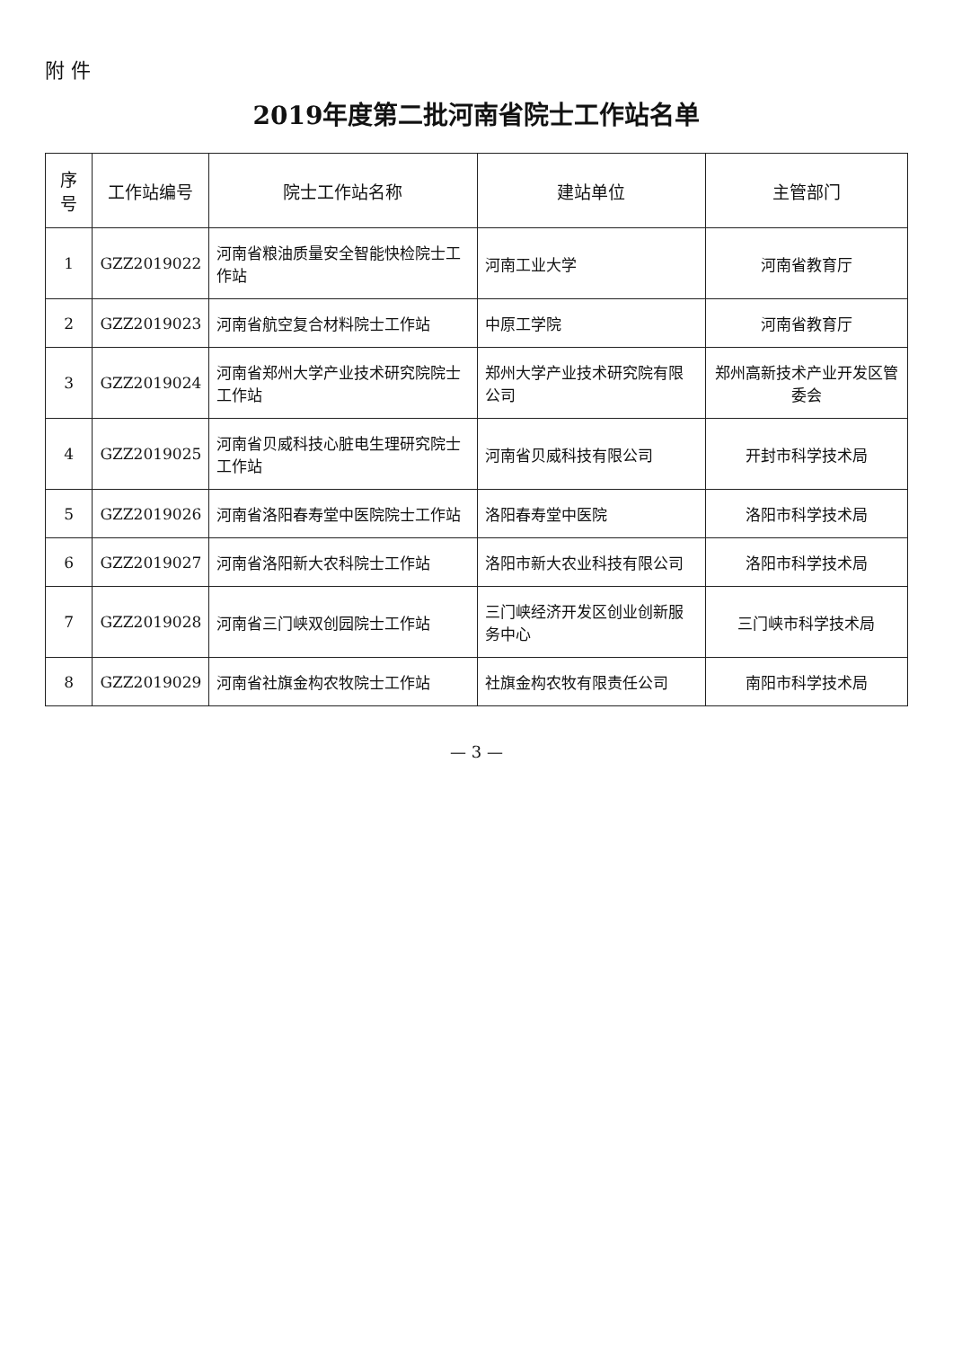附 件
2019年度第二批河南省院士工作站名单
| 序号 | 工作站编号 | 院士工作站名称 | 建站单位 | 主管部门 |
| --- | --- | --- | --- | --- |
| 1 | GZZ2019022 | 河南省粮油质量安全智能快检院士工作站 | 河南工业大学 | 河南省教育厅 |
| 2 | GZZ2019023 | 河南省航空复合材料院士工作站 | 中原工学院 | 河南省教育厅 |
| 3 | GZZ2019024 | 河南省郑州大学产业技术研究院院士工作站 | 郑州大学产业技术研究院有限公司 | 郑州高新技术产业开发区管委会 |
| 4 | GZZ2019025 | 河南省贝威科技心脏电生理研究院士工作站 | 河南省贝威科技有限公司 | 开封市科学技术局 |
| 5 | GZZ2019026 | 河南省洛阳春寿堂中医院院士工作站 | 洛阳春寿堂中医院 | 洛阳市科学技术局 |
| 6 | GZZ2019027 | 河南省洛阳新大农科院士工作站 | 洛阳市新大农业科技有限公司 | 洛阳市科学技术局 |
| 7 | GZZ2019028 | 河南省三门峡双创园院士工作站 | 三门峡经济开发区创业创新服务中心 | 三门峡市科学技术局 |
| 8 | GZZ2019029 | 河南省社旗金构农牧院士工作站 | 社旗金构农牧有限责任公司 | 南阳市科学技术局 |
— 3 —